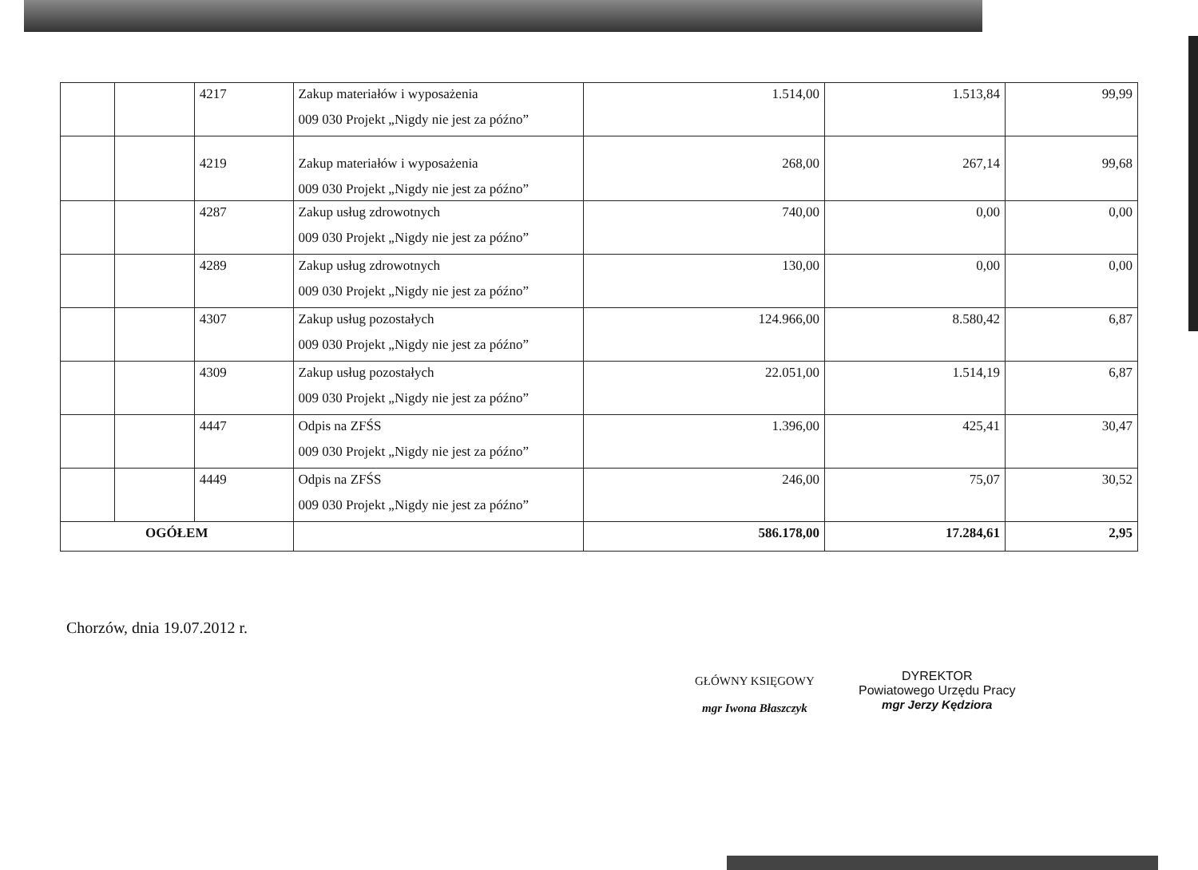| | | 4217 | Zakup materiałów i wyposażenia 009 030 Projekt „Nigdy nie jest za późno” | 1.514,00 | 1.513,84 | 99,99 |
| | | 4219 | Zakup materiałów i wyposażenia 009 030 Projekt „Nigdy nie jest za późno” | 268,00 | 267,14 | 99,68 |
| | | 4287 | Zakup usług zdrowotnych 009 030 Projekt „Nigdy nie jest za późno” | 740,00 | 0,00 | 0,00 |
| | | 4289 | Zakup usług zdrowotnych 009 030 Projekt „Nigdy nie jest za późno” | 130,00 | 0,00 | 0,00 |
| | | 4307 | Zakup usług pozostałych 009 030 Projekt „Nigdy nie jest za późno” | 124.966,00 | 8.580,42 | 6,87 |
| | | 4309 | Zakup usług pozostałych 009 030 Projekt „Nigdy nie jest za późno” | 22.051,00 | 1.514,19 | 6,87 |
| | | 4447 | Odpis na ZFŚS 009 030 Projekt „Nigdy nie jest za późno” | 1.396,00 | 425,41 | 30,47 |
| | | 4449 | Odpis na ZFŚS 009 030 Projekt „Nigdy nie jest za późno” | 246,00 | 75,07 | 30,52 |
| OGÓŁEM | | | | 586.178,00 | 17.284,61 | 2,95 |
Chorzów, dnia 19.07.2012 r.
GŁÓWNY KSIĘGOWY
mgr Iwona Błaszczyk
DYREKTOR
Powiatowego Urzędu Pracy
mgr Jerzy Kędziora